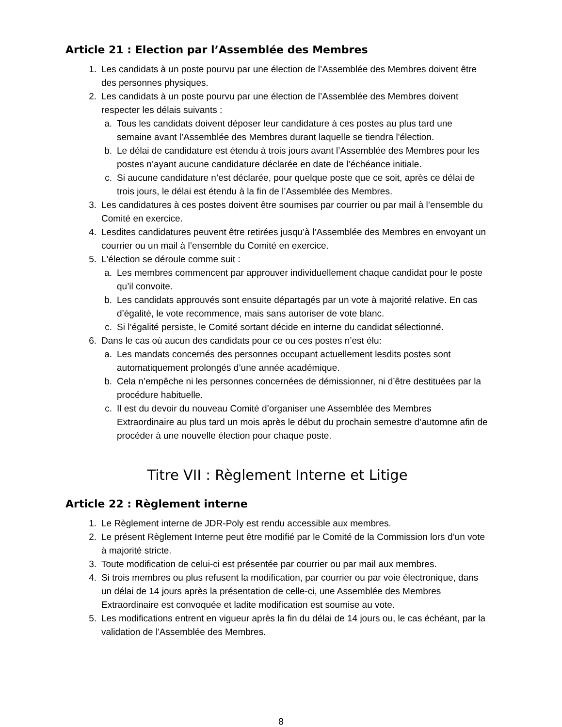Article 21 : Election par l’Assemblée des Membres
1. Les candidats à un poste pourvu par une élection de l’Assemblée des Membres doivent être des personnes physiques.
2. Les candidats à un poste pourvu par une élection de l’Assemblée des Membres doivent respecter les délais suivants :
a. Tous les candidats doivent déposer leur candidature à ces postes au plus tard une semaine avant l’Assemblée des Membres durant laquelle se tiendra l'élection.
b. Le délai de candidature est étendu à trois jours avant l’Assemblée des Membres pour les postes n’ayant aucune candidature déclarée en date de l’échéance initiale.
c. Si aucune candidature n’est déclarée, pour quelque poste que ce soit, après ce délai de trois jours, le délai est étendu à la fin de l’Assemblée des Membres.
3. Les candidatures à ces postes doivent être soumises par courrier ou par mail à l’ensemble du Comité en exercice.
4. Lesdites candidatures peuvent être retirées jusqu’à l’Assemblée des Membres en envoyant un courrier ou un mail à l’ensemble du Comité en exercice.
5. L'élection se déroule comme suit :
a. Les membres commencent par approuver individuellement chaque candidat pour le poste qu’il convoite.
b. Les candidats approuvés sont ensuite départagés par un vote à majorité relative. En cas d’égalité, le vote recommence, mais sans autoriser de vote blanc.
c. Si l’égalité persiste, le Comité sortant décide en interne du candidat sélectionné.
6. Dans le cas où aucun des candidats pour ce ou ces postes n’est élu:
a. Les mandats concernés des personnes occupant actuellement lesdits postes sont automatiquement prolongés d’une année académique.
b. Cela n’empêche ni les personnes concernées de démissionner, ni d’être destituées par la procédure habituelle.
c. Il est du devoir du nouveau Comité d’organiser une Assemblée des Membres Extraordinaire au plus tard un mois après le début du prochain semestre d’automne afin de procéder à une nouvelle élection pour chaque poste.
Titre VII : Règlement Interne et Litige
Article 22 : Règlement interne
1. Le Règlement interne de JDR-Poly est rendu accessible aux membres.
2. Le présent Règlement Interne peut être modifié par le Comité de la Commission lors d’un vote à majorité stricte.
3. Toute modification de celui-ci est présentée par courrier ou par mail aux membres.
4. Si trois membres ou plus refusent la modification, par courrier ou par voie électronique, dans un délai de 14 jours après la présentation de celle-ci, une Assemblée des Membres Extraordinaire est convoquée et ladite modification est soumise au vote.
5. Les modifications entrent en vigueur après la fin du délai de 14 jours ou, le cas échéant, par la validation de l'Assemblée des Membres.
8